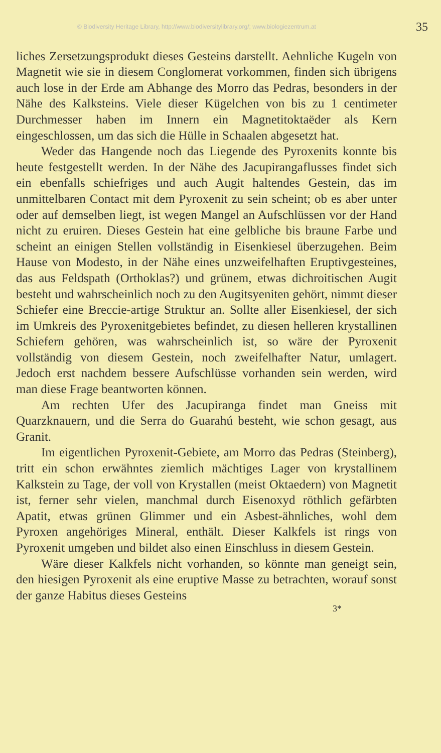© Biodiversity Heritage Library, http://www.biodiversitylibrary.org/; www.biologiezentrum.at 35
liches Zersetzungsprodukt dieses Gesteins darstellt. Aehnliche Kugeln von Magnetit wie sie in diesem Conglomerat vorkommen, finden sich übrigens auch lose in der Erde am Abhange des Morro das Pedras, besonders in der Nähe des Kalksteins. Viele dieser Kügelchen von bis zu 1 centimeter Durchmesser haben im Innern ein Magnetitoktaëder als Kern eingeschlossen, um das sich die Hülle in Schaalen abgesetzt hat.
Weder das Hangende noch das Liegende des Pyroxenits konnte bis heute festgestellt werden. In der Nähe des Jacupirangaflusses findet sich ein ebenfalls schiefriges und auch Augit haltendes Gestein, das im unmittelbaren Contact mit dem Pyroxenit zu sein scheint; ob es aber unter oder auf demselben liegt, ist wegen Mangel an Aufschlüssen vor der Hand nicht zu eruiren. Dieses Gestein hat eine gelbliche bis braune Farbe und scheint an einigen Stellen vollständig in Eisenkiesel überzugehen. Beim Hause von Modesto, in der Nähe eines unzweifelhaften Eruptivgesteines, das aus Feldspath (Orthoklas?) und grünem, etwas dichroitischen Augit besteht und wahrscheinlich noch zu den Augitsyeniten gehört, nimmt dieser Schiefer eine Breccie-artige Struktur an. Sollte aller Eisenkiesel, der sich im Umkreis des Pyroxenitgebietes befindet, zu diesen helleren krystallinen Schiefern gehören, was wahrscheinlich ist, so wäre der Pyroxenit vollständig von diesem Gestein, noch zweifelhafter Natur, umlagert. Jedoch erst nachdem bessere Aufschlüsse vorhanden sein werden, wird man diese Frage beantworten können.
Am rechten Ufer des Jacupiranga findet man Gneiss mit Quarzknauern, und die Serra do Guarahú besteht, wie schon gesagt, aus Granit.
Im eigentlichen Pyroxenit-Gebiete, am Morro das Pedras (Steinberg), tritt ein schon erwähntes ziemlich mächtiges Lager von krystallinem Kalkstein zu Tage, der voll von Krystallen (meist Oktaedern) von Magnetit ist, ferner sehr vielen, manchmal durch Eisenoxyd röthlich gefärbten Apatit, etwas grünen Glimmer und ein Asbest-ähnliches, wohl dem Pyroxen angehöriges Mineral, enthält. Dieser Kalkfels ist rings von Pyroxenit umgeben und bildet also einen Einschluss in diesem Gestein.
Wäre dieser Kalkfels nicht vorhanden, so könnte man geneigt sein, den hiesigen Pyroxenit als eine eruptive Masse zu betrachten, worauf sonst der ganze Habitus dieses Gesteins
3*